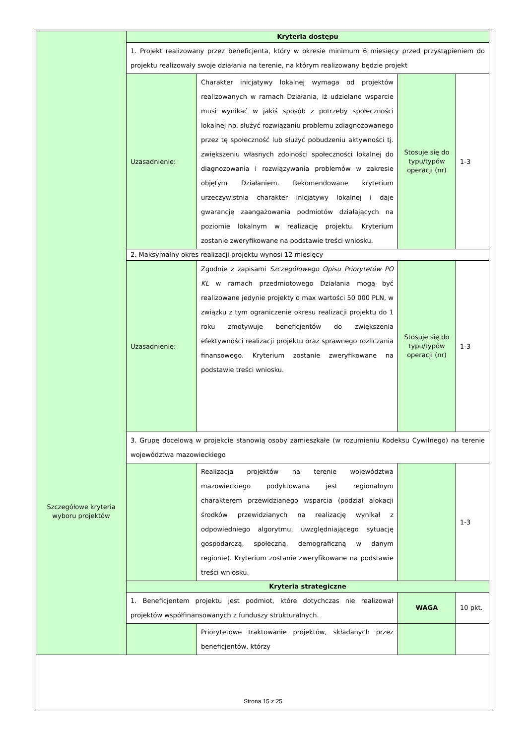| Szczegółowe kryteria wyboru projektów | Kryteria dostępu | | | |
| | 1. Projekt realizowany przez beneficjenta, który w okresie minimum 6 miesięcy przed przystąpieniem do projektu realizowały swoje działania na terenie, na którym realizowany będzie projekt | | | |
| | Uzasadnienie: | Charakter inicjatywy lokalnej wymaga od projektów realizowanych w ramach Działania, iż udzielane wsparcie musi wynikać w jakiś sposób z potrzeby społeczności lokalnej np. służyć rozwiązaniu problemu zdiagnozowanego przez tę społeczność lub służyć pobudzeniu aktywności tj. zwiększeniu własnych zdolności społeczności lokalnej do diagnozowania i rozwiązywania problemów w zakresie objętym Działaniem. Rekomendowane kryterium urzeczywistnia charakter inicjatywy lokalnej i daje gwarancję zaangażowania podmiotów działających na poziomie lokalnym w realizację projektu. Kryterium zostanie zweryfikowane na podstawie treści wniosku. | Stosuje się do typu/typów operacji (nr) | 1-3 |
| | 2. Maksymalny okres realizacji projektu wynosi 12 miesięcy | | | |
| | Uzasadnienie: | Zgodnie z zapisami Szczegółowego Opisu Priorytetów PO KL w ramach przedmiotowego Działania mogą być realizowane jedynie projekty o max wartości 50 000 PLN, w związku z tym ograniczenie okresu realizacji projektu do 1 roku zmotywuje beneficjentów do zwiększenia efektywności realizacji projektu oraz sprawnego rozliczania finansowego. Kryterium zostanie zweryfikowane na podstawie treści wniosku. | Stosuje się do typu/typów operacji (nr) | 1-3 |
| | 3. Grupę docelową w projekcie stanowią osoby zamieszkałe (w rozumieniu Kodeksu Cywilnego) na terenie województwa mazowieckiego | | | |
| | | Realizacja projektów na terenie województwa mazowieckiego podyktowana jest regionalnym charakterem przewidzianego wsparcia (podział alokacji środków przewidzianych na realizację wynikał z odpowiedniego algorytmu, uwzględniającego sytuację gospodarczą, społeczną, demograficzną w danym regionie). Kryterium zostanie zweryfikowane na podstawie treści wniosku. | | 1-3 |
| | Kryteria strategiczne | | | |
| | 1. Beneficjentem projektu jest podmiot, które dotychczas nie realizował projektów współfinansowanych z funduszy strukturalnych. | | WAGA | 10 pkt. |
| | | Priorytetowe traktowanie projektów, składanych przez beneficjentów, którzy | | |
Strona 15 z 25